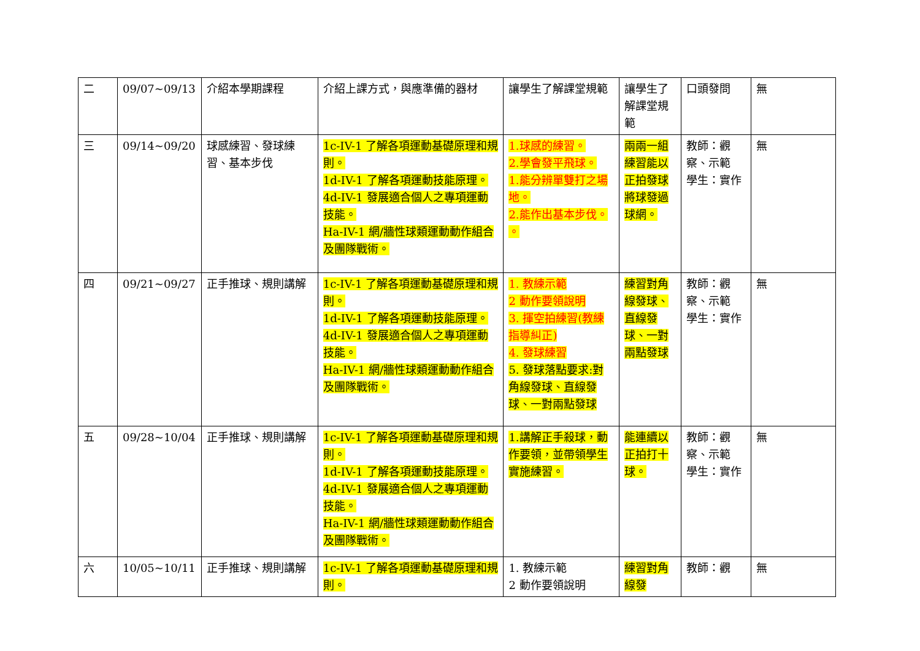| 二 | 09/07~09/13 | 介紹本學期課程 | 介紹上課方式，與應準備的器材 | 讓學生了解課堂規範 | 讓學生了解課堂規範 | 口頭發問 | 無 |
| 三 | 09/14~09/20 | 球感練習、發球練習、基本步伐 | 1c-IV-1 了解各項運動基礎原理和規則。 1d-IV-1 了解各項運動技能原理。 4d-IV-1 發展適合個人之專項運動技能。 Ha-IV-1 網/牆性球類運動動作組合及團隊戰術。 | 1.球感的練習。 2.學會發平飛球。 1.能分辨單雙打之場地。 2.能作出基本步伐。 。 | 兩兩一組練習能以正拍發球將球發過球網。 | 教師：觀察、示範 學生：實作 | 無 |
| 四 | 09/21~09/27 | 正手推球、規則講解 | 1c-IV-1 了解各項運動基礎原理和規則。 1d-IV-1 了解各項運動技能原理。 4d-IV-1 發展適合個人之專項運動技能。 Ha-IV-1 網/牆性球類運動動作組合及團隊戰術。 | 1. 教練示範 2 動作要領說明 3. 揮空拍練習(教練指導糾正) 4. 發球練習 5. 發球落點要求:對角線發球、直線發球、一對兩點發球 | 練習對角線發球、直線發球、一對兩點發球 | 教師：觀察、示範 學生：實作 | 無 |
| 五 | 09/28~10/04 | 正手推球、規則講解 | 1c-IV-1 了解各項運動基礎原理和規則。 1d-IV-1 了解各項運動技能原理。 4d-IV-1 發展適合個人之專項運動技能。 Ha-IV-1 網/牆性球類運動動作組合及團隊戰術。 | 1.講解正手殺球，動作要領，並帶領學生實施練習。 | 能連續以正拍打十球。 | 教師：觀察、示範 學生：實作 | 無 |
| 六 | 10/05~10/11 | 正手推球、規則講解 | 1c-IV-1 了解各項運動基礎原理和規則。 | 1. 教練示範 2 動作要領說明 | 練習對角線發 | 教師：觀 | 無 |